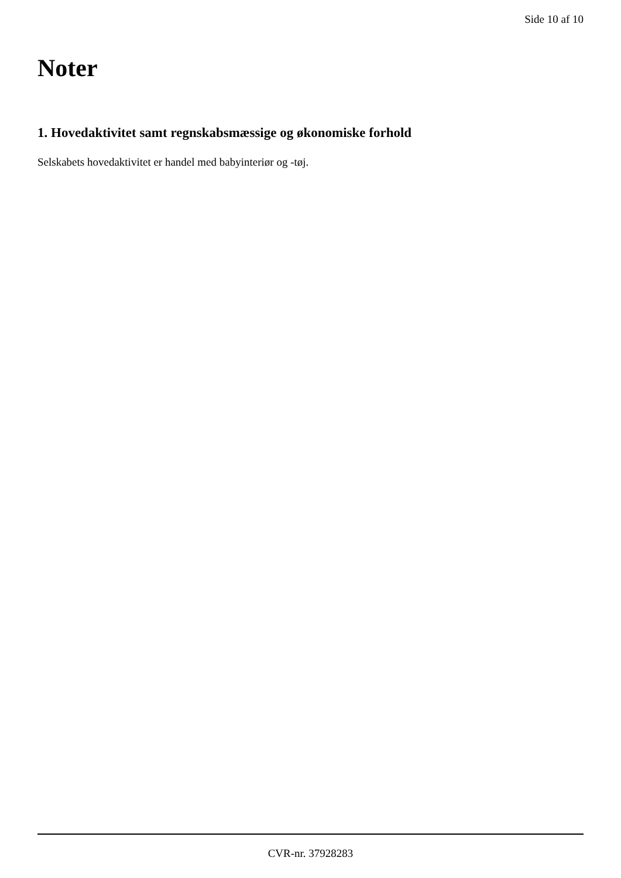Side 10 af 10
Noter
1. Hovedaktivitet samt regnskabsmæssige og økonomiske forhold
Selskabets hovedaktivitet er handel med babyinteriør og -tøj.
CVR-nr. 37928283